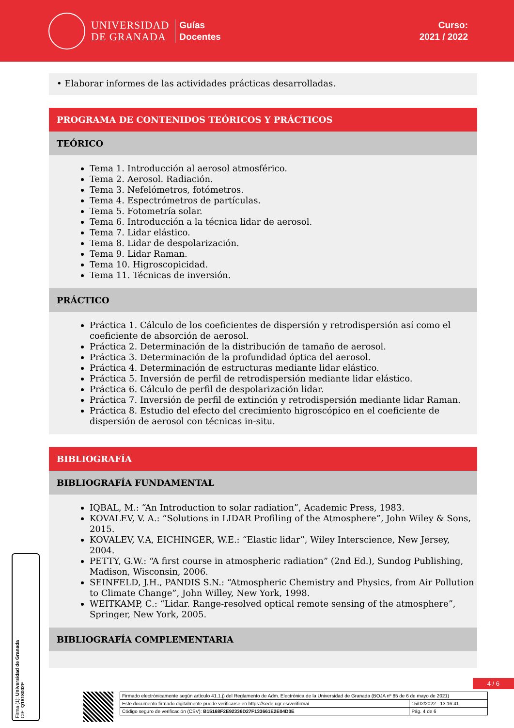UNIVERSIDAD
DE GRANADA
Guías
Docentes
Curso:
2021 / 2022
• Elaborar informes de las actividades prácticas desarrolladas.
PROGRAMA DE CONTENIDOS TEÓRICOS Y PRÁCTICOS
TEÓRICO
Tema 1. Introducción al aerosol atmosférico.
Tema 2. Aerosol. Radiación.
Tema 3. Nefelómetros, fotómetros.
Tema 4. Espectrómetros de partículas.
Tema 5. Fotometría solar.
Tema 6. Introducción a la técnica lidar de aerosol.
Tema 7. Lidar elástico.
Tema 8. Lidar de despolarización.
Tema 9. Lidar Raman.
Tema 10. Higroscopicidad.
Tema 11. Técnicas de inversión.
PRÁCTICO
Práctica 1. Cálculo de los coeficientes de dispersión y retrodispersión así como el coeficiente de absorción de aerosol.
Práctica 2. Determinación de la distribución de tamaño de aerosol.
Práctica 3. Determinación de la profundidad óptica del aerosol.
Práctica 4. Determinación de estructuras mediante lidar elástico.
Práctica 5. Inversión de perfil de retrodispersión mediante lidar elástico.
Práctica 6. Cálculo de perfil de despolarización lidar.
Práctica 7. Inversión de perfil de extinción y retrodispersión mediante lidar Raman.
Práctica 8. Estudio del efecto del crecimiento higroscópico en el coeficiente de dispersión de aerosol con técnicas in-situ.
BIBLIOGRAFÍA
BIBLIOGRAFÍA FUNDAMENTAL
IQBAL, M.: “An Introduction to solar radiation”, Academic Press, 1983.
KOVALEV, V. A.: “Solutions in LIDAR Profiling of the Atmosphere”, John Wiley & Sons, 2015.
KOVALEV, V.A, EICHINGER, W.E.: “Elastic lidar”, Wiley Interscience, New Jersey, 2004.
PETTY, G.W.: “A first course in atmospheric radiation” (2nd Ed.), Sundog Publishing, Madison, Wisconsin, 2006.
SEINFELD, J.H., PANDIS S.N.: “Atmospheric Chemistry and Physics, from Air Pollution to Climate Change”, John Willey, New York, 1998.
WEITKAMP, C.: “Lidar. Range-resolved optical remote sensing of the atmosphere”, Springer, New York, 2005.
BIBLIOGRAFÍA COMPLEMENTARIA
Firma (1): Universidad de Granada
CIF: Q1818002F
4 / 6
| Firmado electrónicamente según artículo 41.1.j) del Reglamento de Adm. Electrónica de la Universidad de Granada (BOJA nº 85 de 6 de mayo de 2021) | |
| Este documento firmado digitalmente puede verificarse en https://sede.ugr.es/verifirma/ | 15/02/2022 - 13:16:41 |
| Código seguro de verificación (CSV): B15168F2E92336D27F133661E2E04D0E | Pág. 4 de 6 |